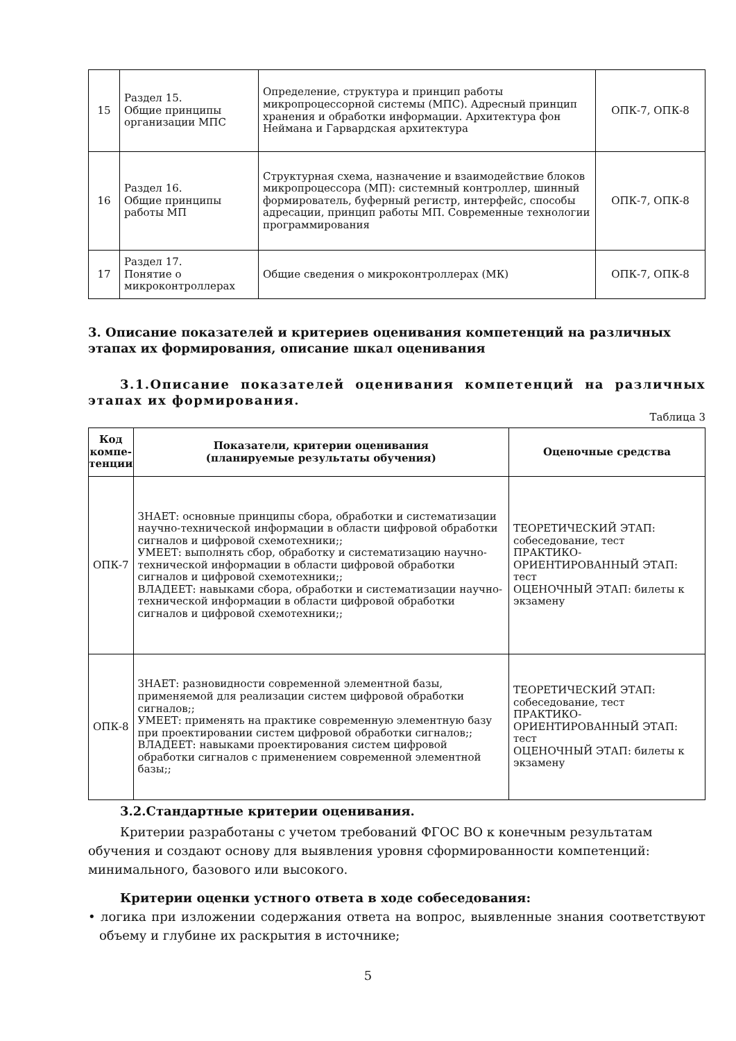| 15 | Раздел 15. Общие принципы организации МПС | Определение, структура и принцип работы микропроцессорной системы (МПС). Адресный принцип хранения и обработки информации. Архитектура фон Неймана и Гарвардская архитектура | ОПК-7, ОПК-8 |
| 16 | Раздел 16. Общие принципы работы МП | Структурная схема, назначение и взаимодействие блоков микропроцессора (МП): системный контроллер, шинный формирователь, буферный регистр, интерфейс, способы адресации, принцип работы МП. Современные технологии программирования | ОПК-7, ОПК-8 |
| 17 | Раздел 17. Понятие о микроконтроллерах | Общие сведения о микроконтроллерах (МК) | ОПК-7, ОПК-8 |
3. Описание показателей и критериев оценивания компетенций на различных этапах их формирования, описание шкал оценивания
3.1.Описание показателей оценивания компетенций на различных этапах их формирования.
Таблица 3
| Код компе-тенции | Показатели, критерии оценивания (планируемые результаты обучения) | Оценочные средства |
| --- | --- | --- |
| ОПК-7 | ЗНАЕТ: основные принципы сбора, обработки и систематизации научно-технической информации в области цифровой обработки сигналов и цифровой схемотехники;; УМЕЕТ: выполнять сбор, обработку и систематизацию научно-технической информации в области цифровой обработки сигналов и цифровой схемотехники;; ВЛАДЕЕТ: навыками сбора, обработки и систематизации научно-технической информации в области цифровой обработки сигналов и цифровой схемотехники;; | ТЕОРЕТИЧЕСКИЙ ЭТАП: собеседование, тест ПРАКТИКО-ОРИЕНТИРОВАННЫЙ ЭТАП: тест ОЦЕНОЧНЫЙ ЭТАП: билеты к экзамену |
| ОПК-8 | ЗНАЕТ: разновидности современной элементной базы, применяемой для реализации систем цифровой обработки сигналов;; УМЕЕТ: применять на практике современную элементную базу при проектировании систем цифровой обработки сигналов;; ВЛАДЕЕТ: навыками проектирования систем цифровой обработки сигналов с применением современной элементной базы;; | ТЕОРЕТИЧЕСКИЙ ЭТАП: собеседование, тест ПРАКТИКО-ОРИЕНТИРОВАННЫЙ ЭТАП: тест ОЦЕНОЧНЫЙ ЭТАП: билеты к экзамену |
3.2.Стандартные критерии оценивания.
Критерии разработаны с учетом требований ФГОС ВО к конечным результатам обучения и создают основу для выявления уровня сформированности компетенций: минимального, базового или высокого.
Критерии оценки устного ответа в ходе собеседования:
• логика при изложении содержания ответа на вопрос, выявленные знания соответствуют объему и глубине их раскрытия в источнике;
5